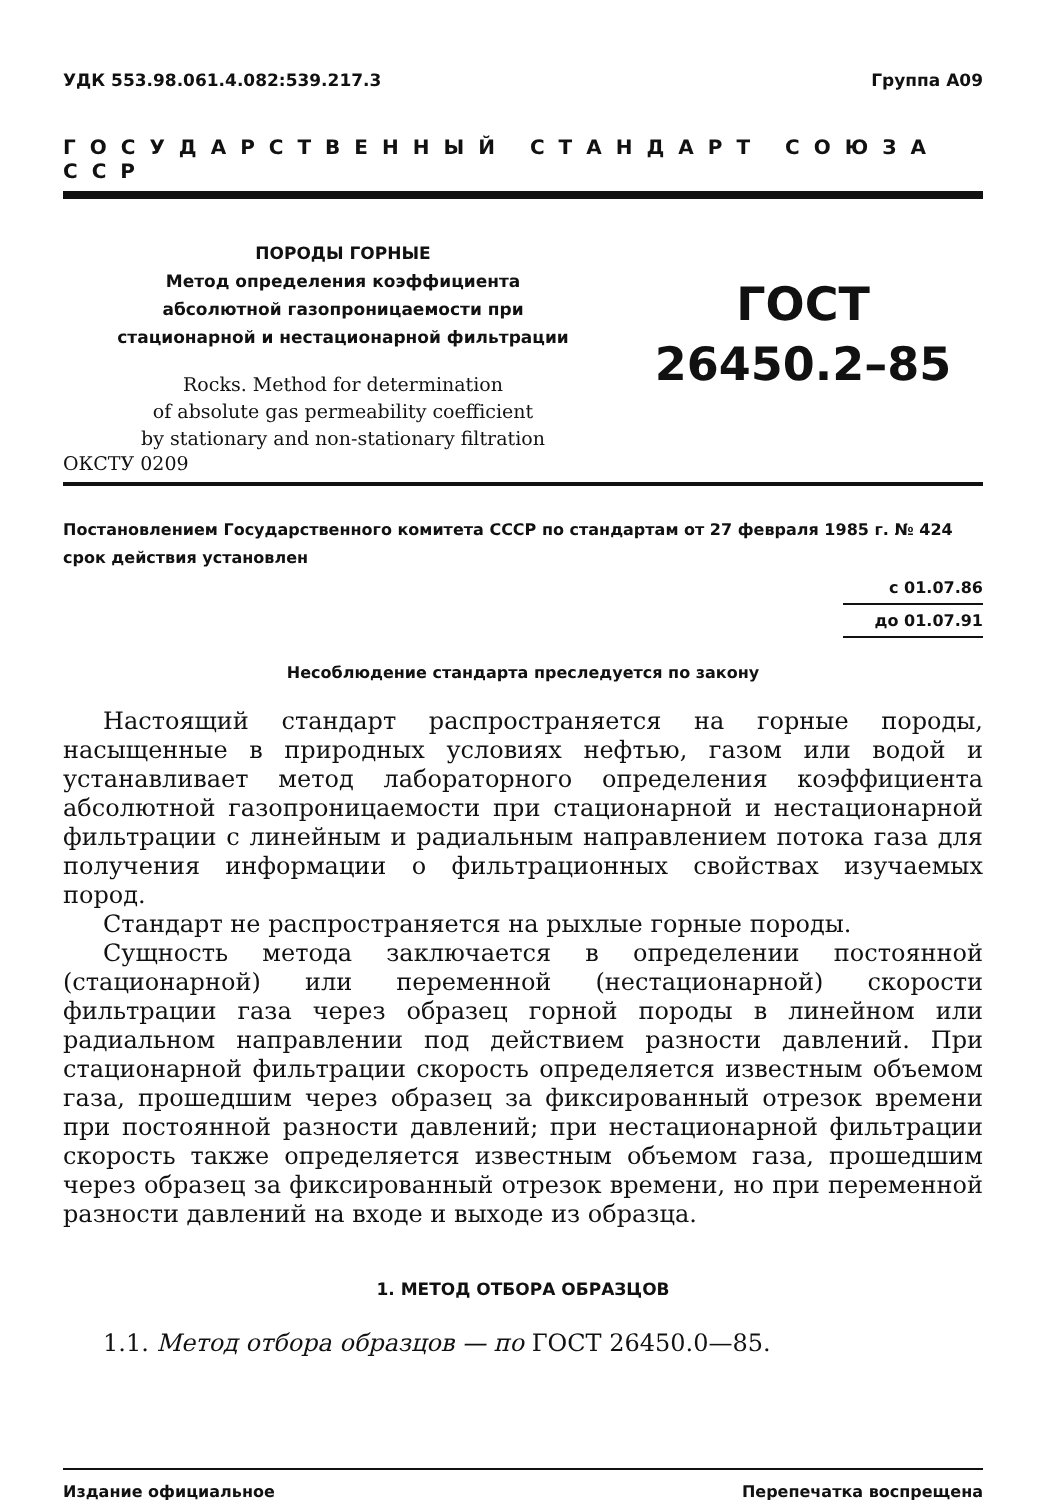УДК 553.98.061.4.082:539.217.3 Группа А09
ГОСУДАРСТВЕННЫЙ СТАНДАРТ СОЮЗА ССР
ПОРОДЫ ГОРНЫЕ
Метод определения коэффициента
абсолютной газопроницаемости при
стационарной и нестационарной фильтрации
Rocks. Method for determination
of absolute gas permeability coefficient
by stationary and non-stationary filtration
ОКСТУ 0209
ГОСТ
26450.2–85
Постановлением Государственного комитета СССР по стандартам от 27 февраля 1985 г. № 424 срок действия установлен
с 01.07.86
до 01.07.91
Несоблюдение стандарта преследуется по закону
Настоящий стандарт распространяется на горные породы, насыщенные в природных условиях нефтью, газом или водой и устанавливает метод лабораторного определения коэффициента абсолютной газопроницаемости при стационарной и нестационарной фильтрации с линейным и радиальным направлением потока газа для получения информации о фильтрационных свойствах изучаемых пород.
Стандарт не распространяется на рыхлые горные породы.
Сущность метода заключается в определении постоянной (стационарной) или переменной (нестационарной) скорости фильтрации газа через образец горной породы в линейном или радиальном направлении под действием разности давлений. При стационарной фильтрации скорость определяется известным объемом газа, прошедшим через образец за фиксированный отрезок времени при постоянной разности давлений; при нестационарной фильтрации скорость также определяется известным объемом газа, прошедшим через образец за фиксированный отрезок времени, но при переменной разности давлений на входе и выходе из образца.
1. МЕТОД ОТБОРА ОБРАЗЦОВ
1.1. Метод отбора образцов — по ГОСТ 26450.0—85.
Издание официальное Перепечатка воспрещена